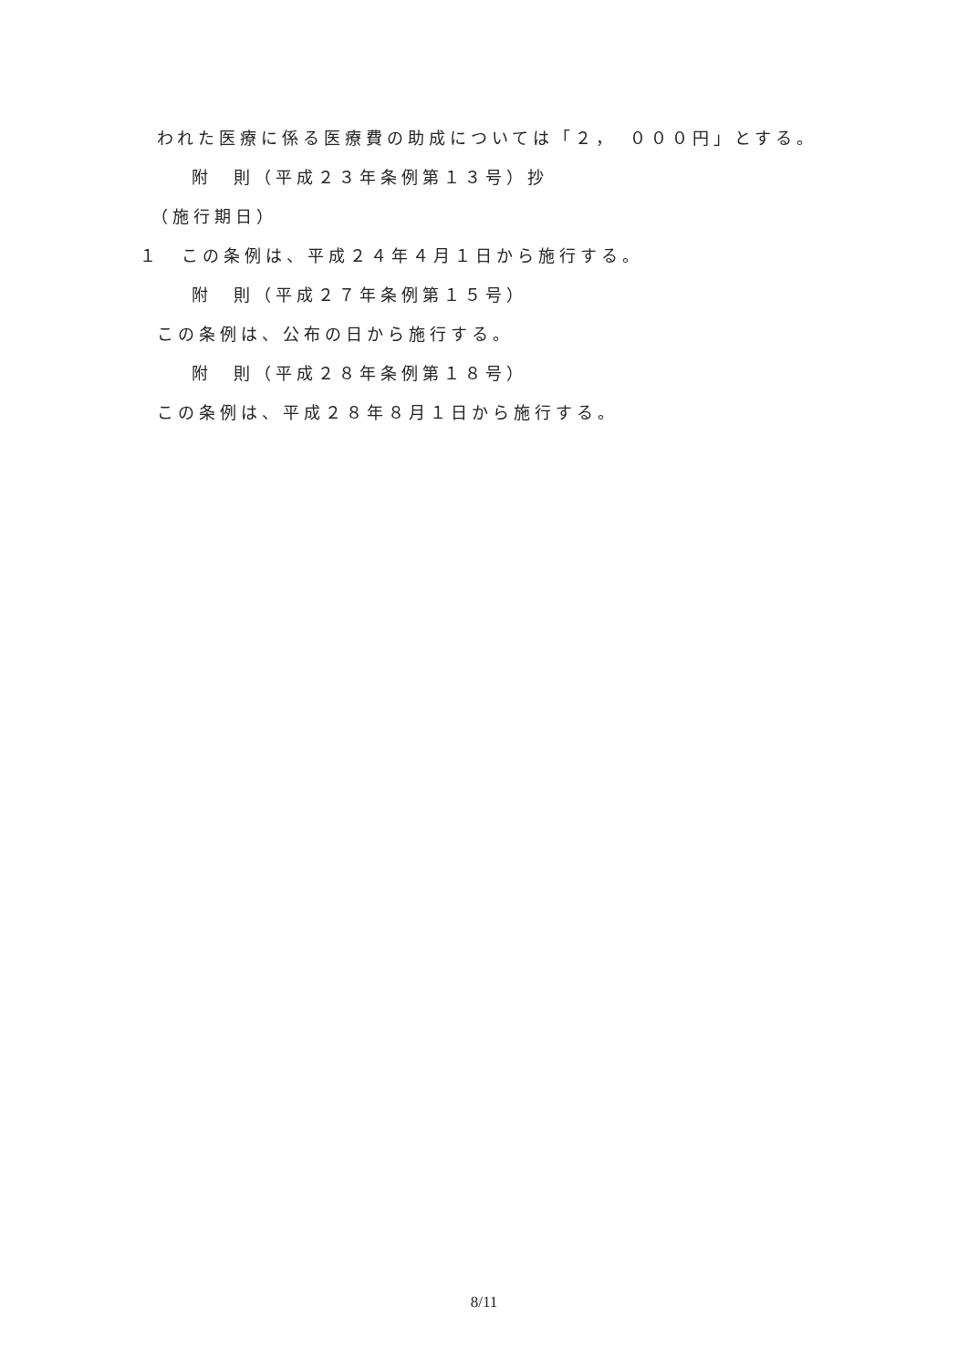われた医療に係る医療費の助成については「２，　０００円」とする。
附　則（平成２３年条例第１３号）抄
（施行期日）
１　この条例は、平成２４年４月１日から施行する。
附　則（平成２７年条例第１５号）
この条例は、公布の日から施行する。
附　則（平成２８年条例第１８号）
この条例は、平成２８年８月１日から施行する。
8/11